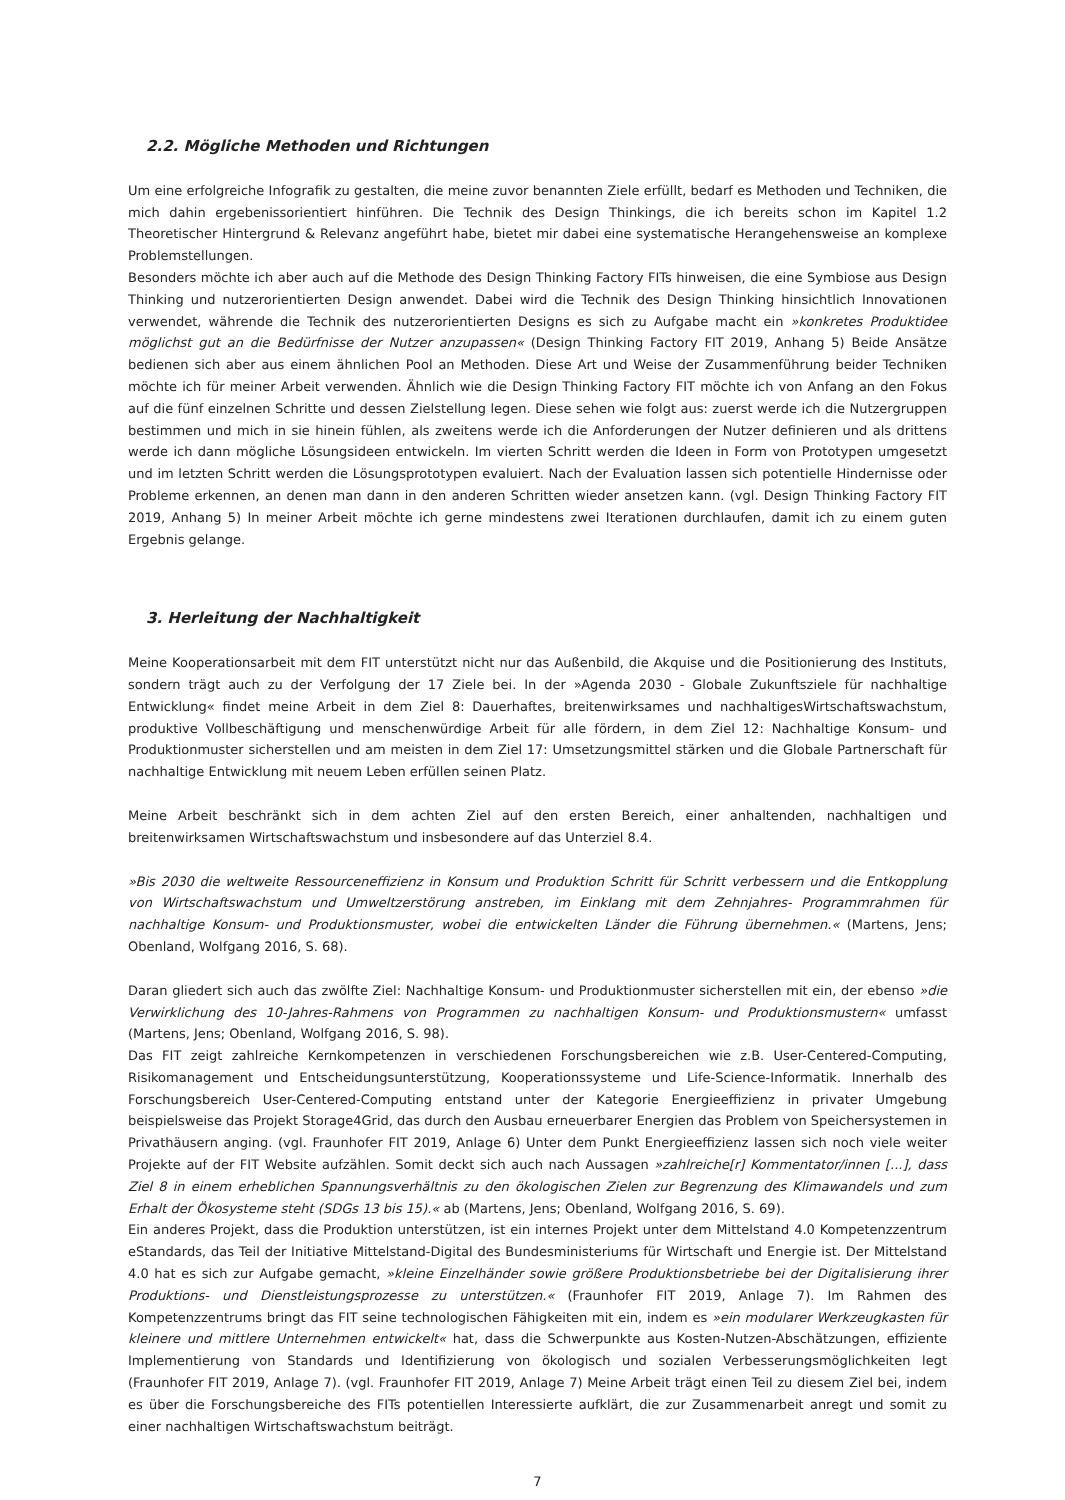2.2. Mögliche Methoden und Richtungen
Um eine erfolgreiche Infografik zu gestalten, die meine zuvor benannten Ziele erfüllt, bedarf es Methoden und Techniken, die mich dahin ergebenissorientiert hinführen. Die Technik des Design Thinkings, die ich bereits schon im Kapitel 1.2 Theoretischer Hintergrund & Relevanz angeführt habe, bietet mir dabei eine systematische Herangehensweise an komplexe Problemstellungen.
Besonders möchte ich aber auch auf die Methode des Design Thinking Factory FITs hinweisen, die eine Symbiose aus Design Thinking und nutzerorientierten Design anwendet. Dabei wird die Technik des Design Thinking hinsichtlich Innovationen verwendet, währende die Technik des nutzerorientierten Designs es sich zu Aufgabe macht ein »konkretes Produktidee möglichst gut an die Bedürfnisse der Nutzer anzupassen« (Design Thinking Factory FIT 2019, Anhang 5) Beide Ansätze bedienen sich aber aus einem ähnlichen Pool an Methoden. Diese Art und Weise der Zusammenführung beider Techniken möchte ich für meiner Arbeit verwenden. Ähnlich wie die Design Thinking Factory FIT möchte ich von Anfang an den Fokus auf die fünf einzelnen Schritte und dessen Zielstellung legen. Diese sehen wie folgt aus: zuerst werde ich die Nutzergruppen bestimmen und mich in sie hinein fühlen, als zweitens werde ich die Anforderungen der Nutzer definieren und als drittens werde ich dann mögliche Lösungsideen entwickeln. Im vierten Schritt werden die Ideen in Form von Prototypen umgesetzt und im letzten Schritt werden die Lösungsprototypen evaluiert. Nach der Evaluation lassen sich potentielle Hindernisse oder Probleme erkennen, an denen man dann in den anderen Schritten wieder ansetzen kann. (vgl. Design Thinking Factory FIT 2019, Anhang 5) In meiner Arbeit möchte ich gerne mindestens zwei Iterationen durchlaufen, damit ich zu einem guten Ergebnis gelange.
3. Herleitung der Nachhaltigkeit
Meine Kooperationsarbeit mit dem FIT unterstützt nicht nur das Außenbild, die Akquise und die Positionierung des Instituts, sondern trägt auch zu der Verfolgung der 17 Ziele bei. In der »Agenda 2030 - Globale Zukunftsziele für nachhaltige Entwicklung« findet meine Arbeit in dem Ziel 8: Dauerhaftes, breitenwirksames und nachhaltigesWirtschaftswachstum, produktive Vollbeschäftigung und menschenwürdige Arbeit für alle fördern, in dem Ziel 12: Nachhaltige Konsum- und Produktionmuster sicherstellen und am meisten in dem Ziel 17: Umsetzungsmittel stärken und die Globale Partnerschaft für nachhaltige Entwicklung mit neuem Leben erfüllen seinen Platz.
Meine Arbeit beschränkt sich in dem achten Ziel auf den ersten Bereich, einer anhaltenden, nachhaltigen und breitenwirksamen Wirtschaftswachstum und insbesondere auf das Unterziel 8.4.
»Bis 2030 die weltweite Ressourceneffizienz in Konsum und Produktion Schritt für Schritt verbessern und die Entkopplung von Wirtschaftswachstum und Umweltzerstörung anstreben, im Einklang mit dem Zehnjahres- Programmrahmen für nachhaltige Konsum- und Produktionsmuster, wobei die entwickelten Länder die Führung übernehmen.« (Martens, Jens; Obenland, Wolfgang 2016, S. 68).
Daran gliedert sich auch das zwölfte Ziel: Nachhaltige Konsum- und Produktionmuster sicherstellen mit ein, der ebenso »die Verwirklichung des 10-Jahres-Rahmens von Programmen zu nachhaltigen Konsum- und Produktionsmustern« umfasst (Martens, Jens; Obenland, Wolfgang 2016, S. 98).
Das FIT zeigt zahlreiche Kernkompetenzen in verschiedenen Forschungsbereichen wie z.B. User-Centered-Computing, Risikomanagement und Entscheidungsunterstützung, Kooperationssysteme und Life-Science-Informatik. Innerhalb des Forschungsbereich User-Centered-Computing entstand unter der Kategorie Energieeffizienz in privater Umgebung beispielsweise das Projekt Storage4Grid, das durch den Ausbau erneuerbarer Energien das Problem von Speichersystemen in Privathäusern anging. (vgl. Fraunhofer FIT 2019, Anlage 6) Unter dem Punkt Energieeffizienz lassen sich noch viele weiter Projekte auf der FIT Website aufzählen. Somit deckt sich auch nach Aussagen »zahlreiche[r] Kommentator/innen [...], dass Ziel 8 in einem erheblichen Spannungsverhältnis zu den ökologischen Zielen zur Begrenzung des Klimawandels und zum Erhalt der Ökosysteme steht (SDGs 13 bis 15).« ab (Martens, Jens; Obenland, Wolfgang 2016, S. 69).
Ein anderes Projekt, dass die Produktion unterstützen, ist ein internes Projekt unter dem Mittelstand 4.0 Kompetenzzentrum eStandards, das Teil der Initiative Mittelstand-Digital des Bundesministeriums für Wirtschaft und Energie ist. Der Mittelstand 4.0 hat es sich zur Aufgabe gemacht, »kleine Einzelhänder sowie größere Produktionsbetriebe bei der Digitalisierung ihrer Produktions- und Dienstleistungsprozesse zu unterstützen.« (Fraunhofer FIT 2019, Anlage 7). Im Rahmen des Kompetenzzentrums bringt das FIT seine technologischen Fähigkeiten mit ein, indem es »ein modularer Werkzeugkasten für kleinere und mittlere Unternehmen entwickelt« hat, dass die Schwerpunkte aus Kosten-Nutzen-Abschätzungen, effiziente Implementierung von Standards und Identifizierung von ökologisch und sozialen Verbesserungsmöglichkeiten legt (Fraunhofer FIT 2019, Anlage 7). (vgl. Fraunhofer FIT 2019, Anlage 7) Meine Arbeit trägt einen Teil zu diesem Ziel bei, indem es über die Forschungsbereiche des FITs potentiellen Interessierte aufklärt, die zur Zusammenarbeit anregt und somit zu einer nachhaltigen Wirtschaftswachstum beiträgt.
7